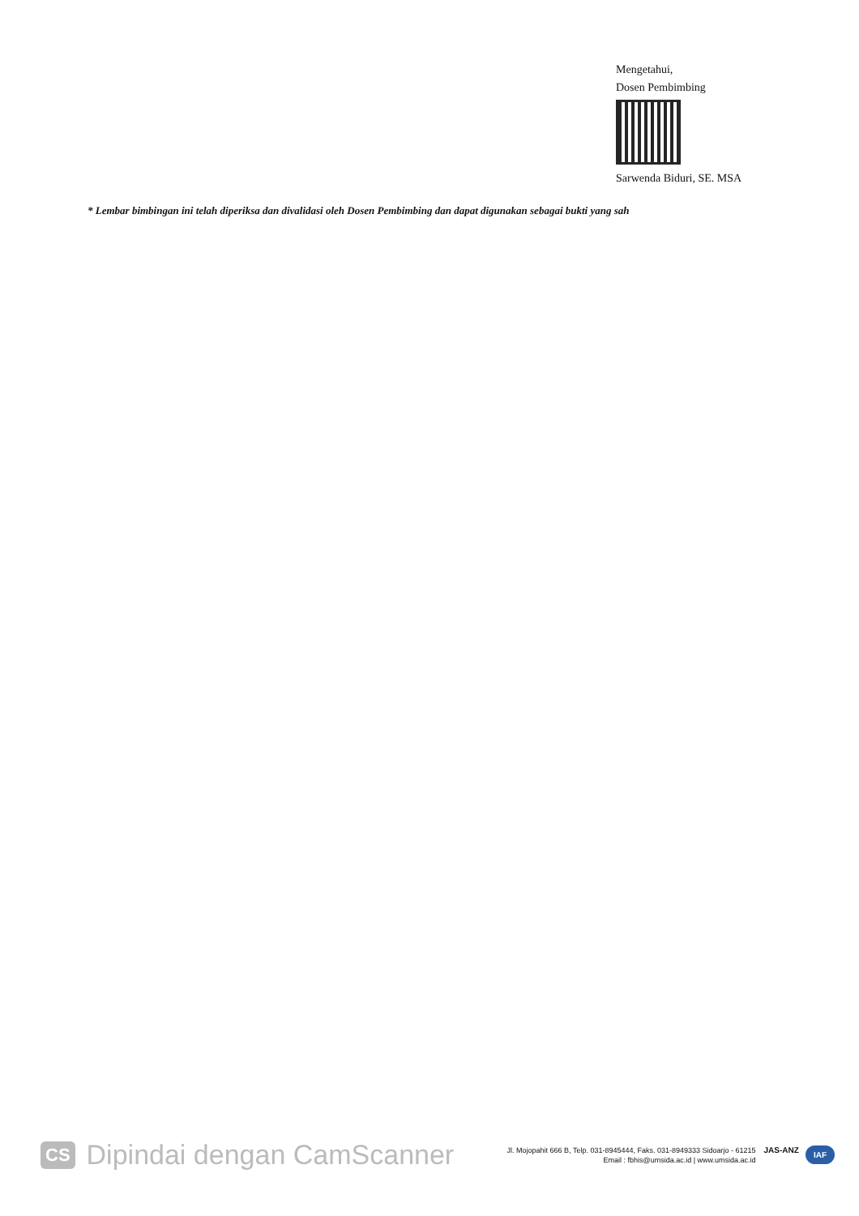Mengetahui,
Dosen Pembimbing
Sarwenda Biduri, SE. MSA
* Lembar bimbingan ini telah diperiksa dan divalidasi oleh Dosen Pembimbing dan dapat digunakan sebagai bukti yang sah
CS Dipindai dengan CamScanner
Jl. Mojopahit 666 B, Telp. 031-8945444, Faks. 031-8949333 Sidoarjo - 61215
Email : fbhis@umsida.ac.id | www.umsida.ac.id
JAS-ANZ IAF